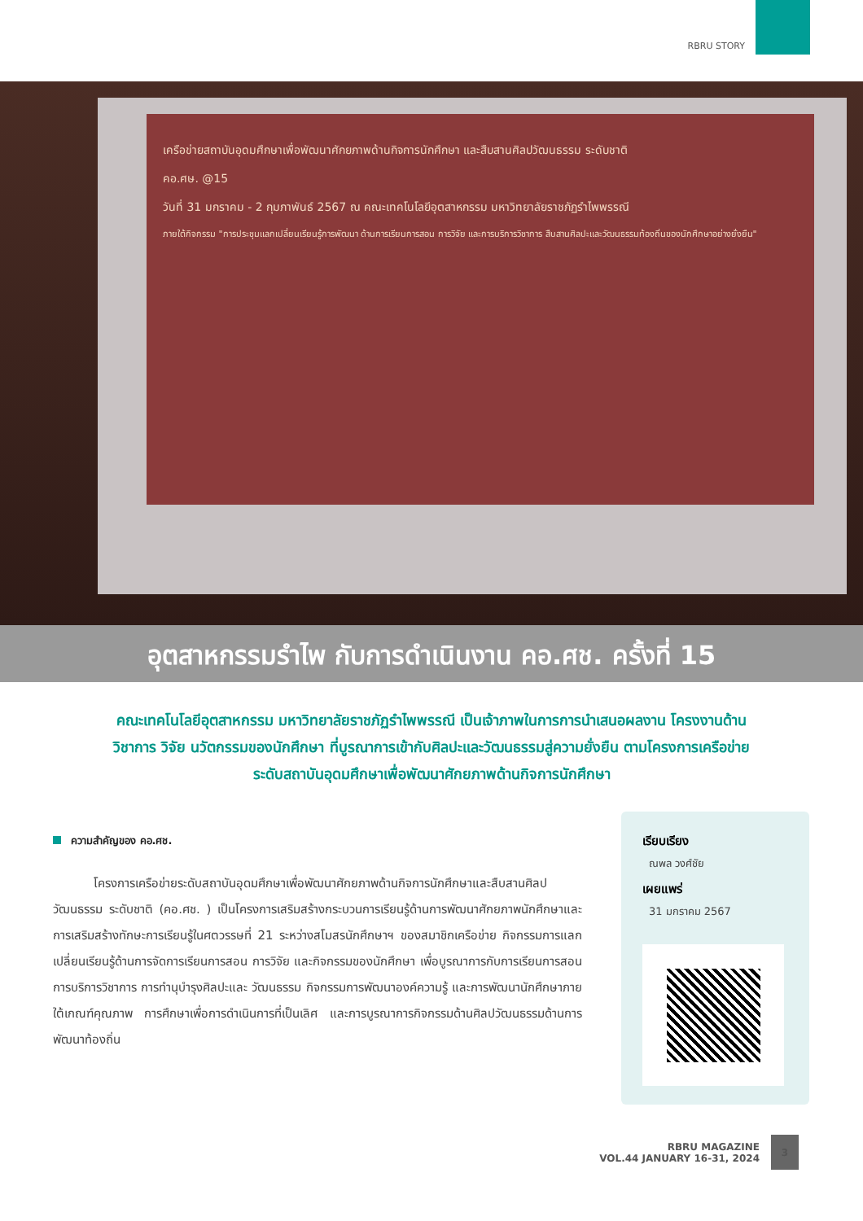RBRU STORY
เครือข่ายสถาบันอุดมศึกษาเพื่อพัฒนาศักยภาพด้านกิจการนักศึกษา และสืบสานศิลปวัฒนธรรม ระดับชาติ
คอ.ศษ. @15
วันที่ 31 มกราคม - 2 กุมภาพันธ์ 2567 ณ คณะเทคโนโลยีอุตสาหกรรม มหาวิทยาลัยราชภัฏรำไพพรรณี
ภายใต้กิจกรรม "การประชุมแลกเปลี่ยนเรียนรู้การพัฒนา ด้านการเรียนการสอน การวิจัย และการบริการวิชาการ สืบสานศิลปะและวัฒนธรรมท้องถิ่นของนักศึกษาอย่างยั่งยืน"
อุตสาหกรรมรำไพ กับการดำเนินงาน คอ.ศช. ครั้งที่ 15
คณะเทคโนโลยีอุตสาหกรรม มหาวิทยาลัยราชภัฏรำไพพรรณี เป็นเจ้าภาพในการการนำเสนอผลงาน โครงงานด้านวิชาการ วิจัย นวัตกรรมของนักศึกษา ที่บูรณาการเข้ากับศิลปะและวัฒนธรรมสู่ความยั่งยืน ตามโครงการเครือข่ายระดับสถาบันอุดมศึกษาเพื่อพัฒนาศักยภาพด้านกิจการนักศึกษา
ความสำคัญของ คอ.ศช.
โครงการเครือข่ายระดับสถาบันอุดมศึกษาเพื่อพัฒนาศักยภาพด้านกิจการนักศึกษาและสืบสานศิลปวัฒนธรรม ระดับชาติ (คอ.ศช. ) เป็นโครงการเสริมสร้างกระบวนการเรียนรู้ด้านการพัฒนาศักยภาพนักศึกษาและการเสริมสร้างทักษะการเรียนรู้ในศตวรรษที่ 21 ระหว่างสโมสรนักศึกษาฯ ของสมาชิกเครือข่าย กิจกรรมการแลกเปลี่ยนเรียนรู้ด้านการจัดการเรียนการสอน การวิจัย และกิจกรรมของนักศึกษา เพื่อบูรณาการกับการเรียนการสอน การบริการวิชาการ การทำนุบำรุงศิลปะและ วัฒนธรรม กิจกรรมการพัฒนาองค์ความรู้ และการพัฒนานักศึกษาภายใต้เกณฑ์คุณภาพ การศึกษาเพื่อการดำเนินการที่เป็นเลิศ และการบูรณาการกิจกรรมด้านศิลปวัฒนธรรมด้านการพัฒนาท้องถิ่น
เรียบเรียง
ณพล วงศ์ชัย
เผยแพร่
31 มกราคม 2567
RBRU MAGAZINE
VOL.44 JANUARY 16-31, 2024
3